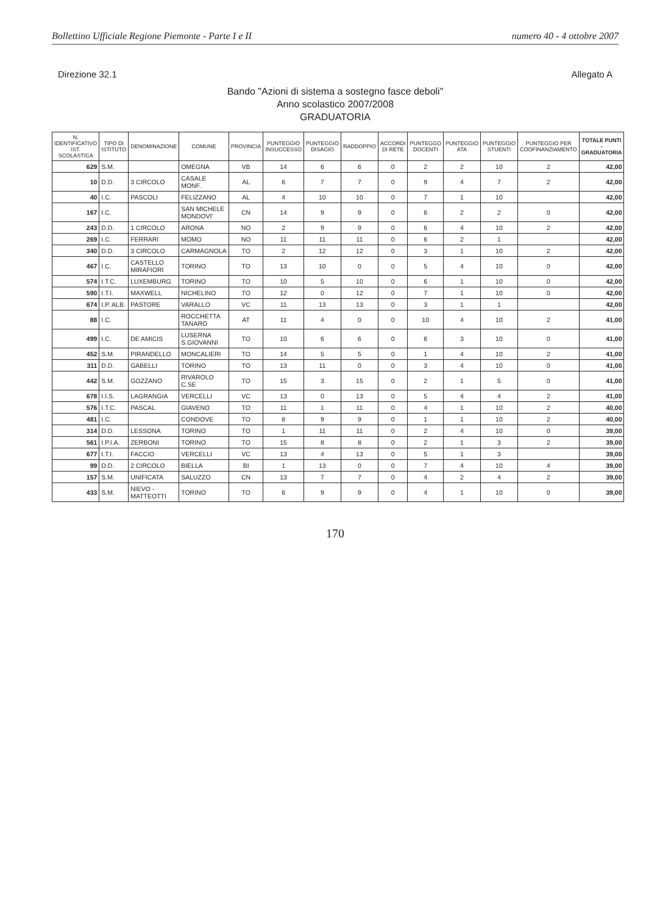Bollettino Ufficiale Regione Piemonte - Parte I e II numero 40 - 4 ottobre 2007
Direzione 32.1 Allegato A
Bando "Azioni di sistema a sostegno fasce deboli"
Anno scolastico 2007/2008
GRADUATORIA
| N. IDENTIFICATIVO IST. SCOLASTICA | TIPO DI ISTITUTO | DENOMINAZIONE | COMUNE | PROVINCIA | PUNTEGGIO INSUCCESSO | PUNTEGGIO DISAGIO | RADDOPPIO | ACCORDI DI RETE | PUNTEGGO DOCENTI | PUNTEGGIO ATA | PUNTEGGIO STUENTI | PUNTEGGIO PER COOFINANZIAMENTO | TOTALE PUNTI - GRADUATORIA |
| --- | --- | --- | --- | --- | --- | --- | --- | --- | --- | --- | --- | --- | --- |
| 629 | S.M. | | OMEGNA | VB | 14 | 6 | 6 | 0 | 2 | 2 | 10 | 2 | 42,00 |
| 10 | D.D. | 3 CIRCOLO | CASALE MONF. | AL | 6 | 7 | 7 | 0 | 9 | 4 | 7 | 2 | 42,00 |
| 40 | I.C. | PASCOLI | FELIZZANO | AL | 4 | 10 | 10 | 0 | 7 | 1 | 10 | | 42,00 |
| 167 | I.C. | | SAN MICHELE MONDOVI' | CN | 14 | 9 | 9 | 0 | 6 | 2 | 2 | 0 | 42,00 |
| 243 | D.D. | 1 CIRCOLO | ARONA | NO | 2 | 9 | 9 | 0 | 6 | 4 | 10 | 2 | 42,00 |
| 269 | I.C. | FERRARI | MOMO | NO | 11 | 11 | 11 | 0 | 6 | 2 | 1 | | 42,00 |
| 340 | D.D. | 3 CIRCOLO | CARMAGNOLA | TO | 2 | 12 | 12 | 0 | 3 | 1 | 10 | 2 | 42,00 |
| 467 | I.C. | CASTELLO MIRAFIORI | TORINO | TO | 13 | 10 | 0 | 0 | 5 | 4 | 10 | 0 | 42,00 |
| 574 | I.T.C. | LUXEMBURG | TORINO | TO | 10 | 5 | 10 | 0 | 6 | 1 | 10 | 0 | 42,00 |
| 590 | I.T.I. | MAXWELL | NICHELINO | TO | 12 | 0 | 12 | 0 | 7 | 1 | 10 | 0 | 42,00 |
| 674 | I.P. ALB. | PASTORE | VARALLO | VC | 11 | 13 | 13 | 0 | 3 | 1 | 1 | | 42,00 |
| 88 | I.C. | | ROCCHETTA TANARO | AT | 11 | 4 | 0 | 0 | 10 | 4 | 10 | 2 | 41,00 |
| 499 | I.C. | DE AMICIS | LUSERNA S.GIOVANNI | TO | 10 | 6 | 6 | 0 | 6 | 3 | 10 | 0 | 41,00 |
| 452 | S.M. | PIRANDELLO | MONCALIERI | TO | 14 | 5 | 5 | 0 | 1 | 4 | 10 | 2 | 41,00 |
| 311 | D.D. | GABELLI | TORINO | TO | 13 | 11 | 0 | 0 | 3 | 4 | 10 | 0 | 41,00 |
| 442 | S.M. | GOZZANO | RIVAROLO C.SE | TO | 15 | 3 | 15 | 0 | 2 | 1 | 5 | 0 | 41,00 |
| 678 | I.I.S. | LAGRANGIA | VERCELLI | VC | 13 | 0 | 13 | 0 | 5 | 4 | 4 | 2 | 41,00 |
| 576 | I.T.C. | PASCAL | GIAVENO | TO | 11 | 1 | 11 | 0 | 4 | 1 | 10 | 2 | 40,00 |
| 481 | I.C. | | CONDOVE | TO | 8 | 9 | 9 | 0 | 1 | 1 | 10 | 2 | 40,00 |
| 314 | D.D. | LESSONA | TORINO | TO | 1 | 11 | 11 | 0 | 2 | 4 | 10 | 0 | 39,00 |
| 561 | I.P.I.A. | ZERBONI | TORINO | TO | 15 | 8 | 8 | 0 | 2 | 1 | 3 | 2 | 39,00 |
| 677 | I.T.I. | FACCIO | VERCELLI | VC | 13 | 4 | 13 | 0 | 5 | 1 | 3 | | 39,00 |
| 99 | D.D. | 2 CIRCOLO | BIELLA | BI | 1 | 13 | 0 | 0 | 7 | 4 | 10 | 4 | 39,00 |
| 157 | S.M. | UNIFICATA | SALUZZO | CN | 13 | 7 | 7 | 0 | 4 | 2 | 4 | 2 | 39,00 |
| 433 | S.M. | NIEVO - MATTEOTTI | TORINO | TO | 6 | 9 | 9 | 0 | 4 | 1 | 10 | 0 | 39,00 |
170